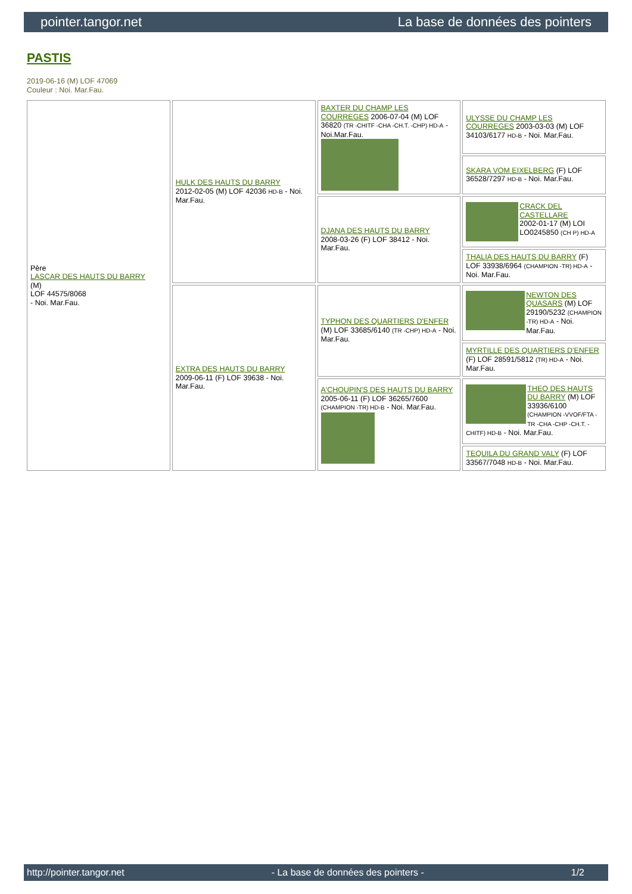pointer.tangor.net La base de données des pointers
PASTIS
2019-06-16 (M) LOF 47069
Couleur : Noi. Mar.Fau.
| Père LASCAR DES HAUTS DU BARRY (M) LOF 44575/8068 - Noi. Mar.Fau. | HULK DES HAUTS DU BARRY 2012-02-05 (M) LOF 42036 HD-B - Noi. Mar.Fau. | BAXTER DU CHAMP LES COURREGES 2006-07-04 (M) LOF 36820 (TR -CHITF -CHA -CH.T. -CHP) HD-A - Noi.Mar.Fau. | ULYSSE DU CHAMP LES COURREGES 2003-03-03 (M) LOF 34103/6177 HD-B - Noi. Mar.Fau. |
| | | | SKARA VOM EIXELBERG (F) LOF 36528/7297 HD-B - Noi. Mar.Fau. |
| | | DJANA DES HAUTS DU BARRY 2008-03-26 (F) LOF 38412 - Noi. Mar.Fau. | CRACK DEL CASTELLARE 2002-01-17 (M) LOI LO0245850 (CH P) HD-A |
| | | | THALIA DES HAUTS DU BARRY (F) LOF 33938/6964 (CHAMPION -TR) HD-A - Noi. Mar.Fau. |
| | EXTRA DES HAUTS DU BARRY 2009-06-11 (F) LOF 39638 - Noi. Mar.Fau. | TYPHON DES QUARTIERS D'ENFER (M) LOF 33685/6140 (TR -CHP) HD-A - Noi. Mar.Fau. | NEWTON DES QUASARS (M) LOF 29190/5232 (CHAMPION -TR) HD-A - Noi. Mar.Fau. |
| | | | MYRTILLE DES QUARTIERS D'ENFER (F) LOF 28591/5812 (TR) HD-A - Noi. Mar.Fau. |
| | | A'CHOUPIN'S DES HAUTS DU BARRY 2005-06-11 (F) LOF 36265/7600 (CHAMPION -TR) HD-B - Noi. Mar.Fau. | THEO DES HAUTS DU BARRY (M) LOF 33936/6100 (CHAMPION -VVOF/FTA -TR -CHA -CHP -CH.T. -CHITF) HD-B - Noi. Mar.Fau. |
| | | | TEQUILA DU GRAND VALY (F) LOF 33567/7048 HD-B - Noi. Mar.Fau. |
http://pointer.tangor.net - La base de données des pointers - 1/2